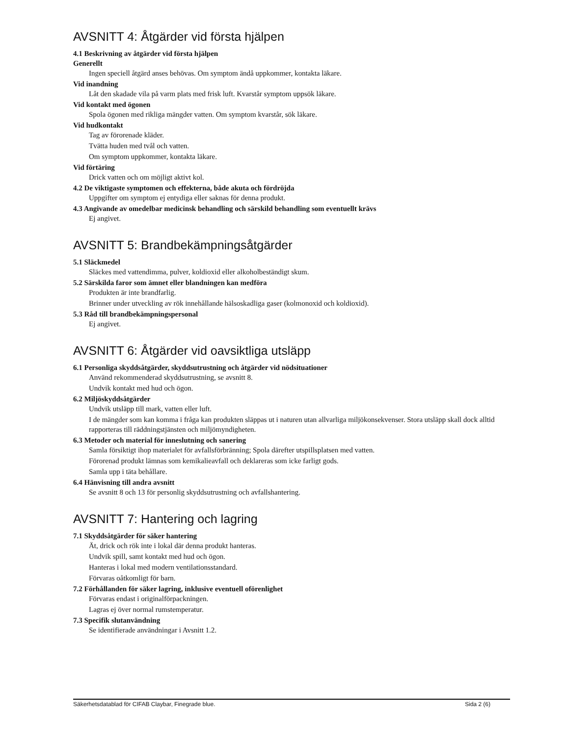AVSNITT 4: Åtgärder vid första hjälpen
4.1 Beskrivning av åtgärder vid första hjälpen
Generellt
Ingen speciell åtgärd anses behövas. Om symptom ändå uppkommer, kontakta läkare.
Vid inandning
Låt den skadade vila på varm plats med frisk luft. Kvarstår symptom uppsök läkare.
Vid kontakt med ögonen
Spola ögonen med rikliga mängder vatten. Om symptom kvarstår, sök läkare.
Vid hudkontakt
Tag av förorenade kläder.
Tvätta huden med tvål och vatten.
Om symptom uppkommer, kontakta läkare.
Vid förtäring
Drick vatten och om möjligt aktivt kol.
4.2 De viktigaste symptomen och effekterna, både akuta och fördröjda
Uppgifter om symptom ej entydiga eller saknas för denna produkt.
4.3 Angivande av omedelbar medicinsk behandling och särskild behandling som eventuellt krävs
Ej angivet.
AVSNITT 5: Brandbekämpningsåtgärder
5.1 Släckmedel
Släckes med vattendimma, pulver, koldioxid eller alkoholbeständigt skum.
5.2 Särskilda faror som ämnet eller blandningen kan medföra
Produkten är inte brandfarlig.
Brinner under utveckling av rök innehållande hälsoskadliga gaser (kolmonoxid och koldioxid).
5.3 Råd till brandbekämpningspersonal
Ej angivet.
AVSNITT 6: Åtgärder vid oavsiktliga utsläpp
6.1 Personliga skyddsåtgärder, skyddsutrustning och åtgärder vid nödsituationer
Använd rekommenderad skyddsutrustning, se avsnitt 8.
Undvik kontakt med hud och ögon.
6.2 Miljöskyddsåtgärder
Undvik utsläpp till mark, vatten eller luft.
I de mängder som kan komma i fråga kan produkten släppas ut i naturen utan allvarliga miljökonsekvenser. Stora utsläpp skall dock alltid rapporteras till räddningstjänsten och miljömyndigheten.
6.3 Metoder och material för inneslutning och sanering
Samla försiktigt ihop materialet för avfallsförbränning; Spola därefter utspillsplatsen med vatten.
Förorenad produkt lämnas som kemikalieavfall och deklareras som icke farligt gods.
Samla upp i täta behållare.
6.4 Hänvisning till andra avsnitt
Se avsnitt 8 och 13 för personlig skyddsutrustning och avfallshantering.
AVSNITT 7: Hantering och lagring
7.1 Skyddsåtgärder för säker hantering
Ät, drick och rök inte i lokal där denna produkt hanteras.
Undvik spill, samt kontakt med hud och ögon.
Hanteras i lokal med modern ventilationsstandard.
Förvaras oåtkomligt för barn.
7.2 Förhållanden för säker lagring, inklusive eventuell oförenlighet
Förvaras endast i originalförpackningen.
Lagras ej över normal rumstemperatur.
7.3 Specifik slutanvändning
Se identifierade användningar i Avsnitt 1.2.
Säkerhetsdatablad för CIFAB Claybar, Finegrade blue. Sida 2 (6)